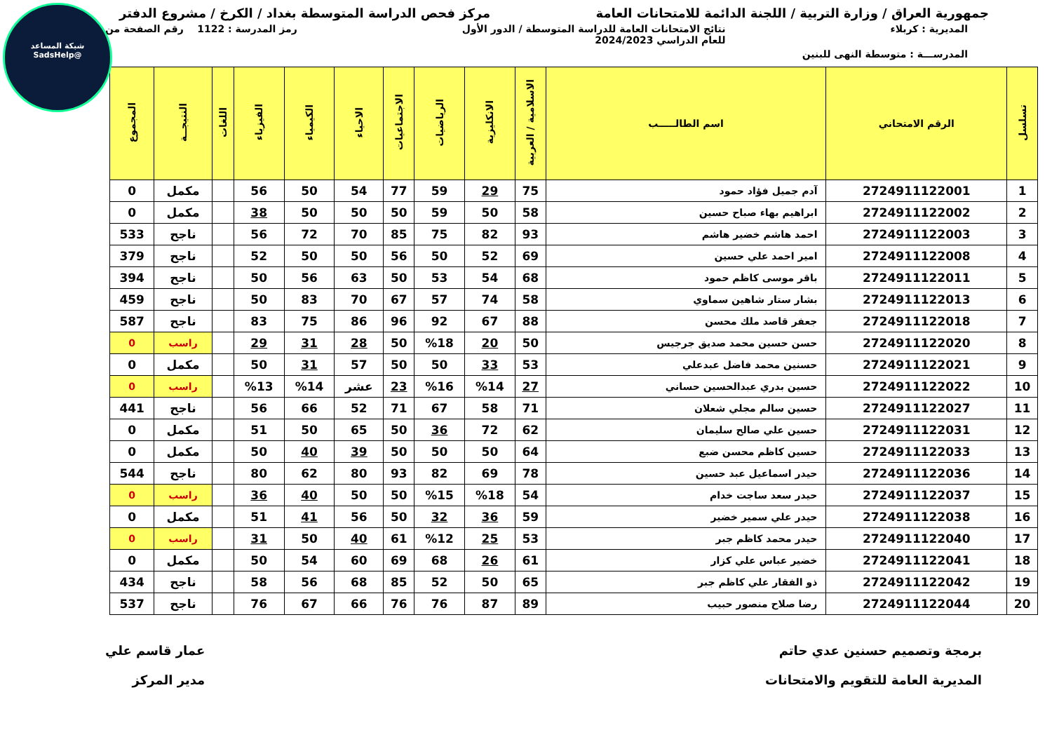شبكة المساعد
@SadsHelp
جمهورية العراق / وزارة التربية / اللجنة الدائمة للامتحانات العامة
مركز فحص الدراسة المتوسطة بغداد / الكرخ / مشروع الدفتر
المديرية : كربلاء نتائج الامتحانات العامة للدراسة المتوسطة / الدور الأول
للعام الدراسي 2024/2023
رمز المدرسة : 1122 رقم الصفحة من
المدرســـة : متوسطة النهى للبنين
| تسلسل | الرقم الامتحاني | اسم الطالـــــب | الاسلامية / العربية | الانكليزية | الرياضيات | الاجتماعيات | الاحياء | الكيمياء | الفيزياء | اللغات | النتيجــة | المجموع |
| --- | --- | --- | --- | --- | --- | --- | --- | --- | --- | --- | --- | --- |
| 1 | 2724911122001 | آدم جميل فؤاد حمود | 75 | 29 | 59 | 77 | 54 | 50 | 56 | | مكمل | 0 |
| 2 | 2724911122002 | ابراهيم بهاء صباح حسين | 58 | 50 | 59 | 50 | 50 | 50 | 38 | | مكمل | 0 |
| 3 | 2724911122003 | احمد هاشم خضير هاشم | 93 | 82 | 75 | 85 | 70 | 72 | 56 | | ناجح | 533 |
| 4 | 2724911122008 | امير احمد علي حسين | 69 | 52 | 50 | 56 | 50 | 50 | 52 | | ناجح | 379 |
| 5 | 2724911122011 | باقر موسى كاظم حمود | 68 | 54 | 53 | 50 | 63 | 56 | 50 | | ناجح | 394 |
| 6 | 2724911122013 | بشار ستار شاهين سماوي | 58 | 74 | 57 | 67 | 70 | 83 | 50 | | ناجح | 459 |
| 7 | 2724911122018 | جعفر قاصد ملك محسن | 88 | 67 | 92 | 96 | 86 | 75 | 83 | | ناجح | 587 |
| 8 | 2724911122020 | حسن حسين محمد صديق جرجيس | 50 | 20 | %18 | 50 | 28 | 31 | 29 | | راسب | 0 |
| 9 | 2724911122021 | حسنين محمد فاضل عبدعلي | 53 | 33 | 50 | 50 | 57 | 31 | 50 | | مكمل | 0 |
| 10 | 2724911122022 | حسين بدري عبدالحسين حساني | 27 | %14 | %16 | 23 | عشر | %14 | %13 | | راسب | 0 |
| 11 | 2724911122027 | حسين سالم مجلي شعلان | 71 | 58 | 67 | 71 | 52 | 66 | 56 | | ناجح | 441 |
| 12 | 2724911122031 | حسين علي صالح سليمان | 62 | 72 | 36 | 50 | 65 | 50 | 51 | | مكمل | 0 |
| 13 | 2724911122033 | حسين كاظم محسن ضبع | 64 | 50 | 50 | 50 | 39 | 40 | 50 | | مكمل | 0 |
| 14 | 2724911122036 | حيدر اسماعيل عبد حسين | 78 | 69 | 82 | 93 | 80 | 62 | 80 | | ناجح | 544 |
| 15 | 2724911122037 | حيدر سعد ساجت خدام | 54 | %18 | %15 | 50 | 50 | 40 | 36 | | راسب | 0 |
| 16 | 2724911122038 | حيدر علي سمير خضير | 59 | 36 | 32 | 50 | 56 | 41 | 51 | | مكمل | 0 |
| 17 | 2724911122040 | حيدر محمد كاظم جبر | 53 | 25 | %12 | 61 | 40 | 50 | 31 | | راسب | 0 |
| 18 | 2724911122041 | خضير عباس علي كزار | 61 | 26 | 68 | 69 | 60 | 54 | 50 | | مكمل | 0 |
| 19 | 2724911122042 | ذو الفقار علي كاظم جبر | 65 | 50 | 52 | 85 | 68 | 56 | 58 | | ناجح | 434 |
| 20 | 2724911122044 | رضا صلاح منصور حبيب | 89 | 87 | 76 | 76 | 66 | 67 | 76 | | ناجح | 537 |
برمجة وتصميم حسنين عدي حاتم
المديرية العامة للتقويم والامتحانات
عمار قاسم علي
مدير المركز